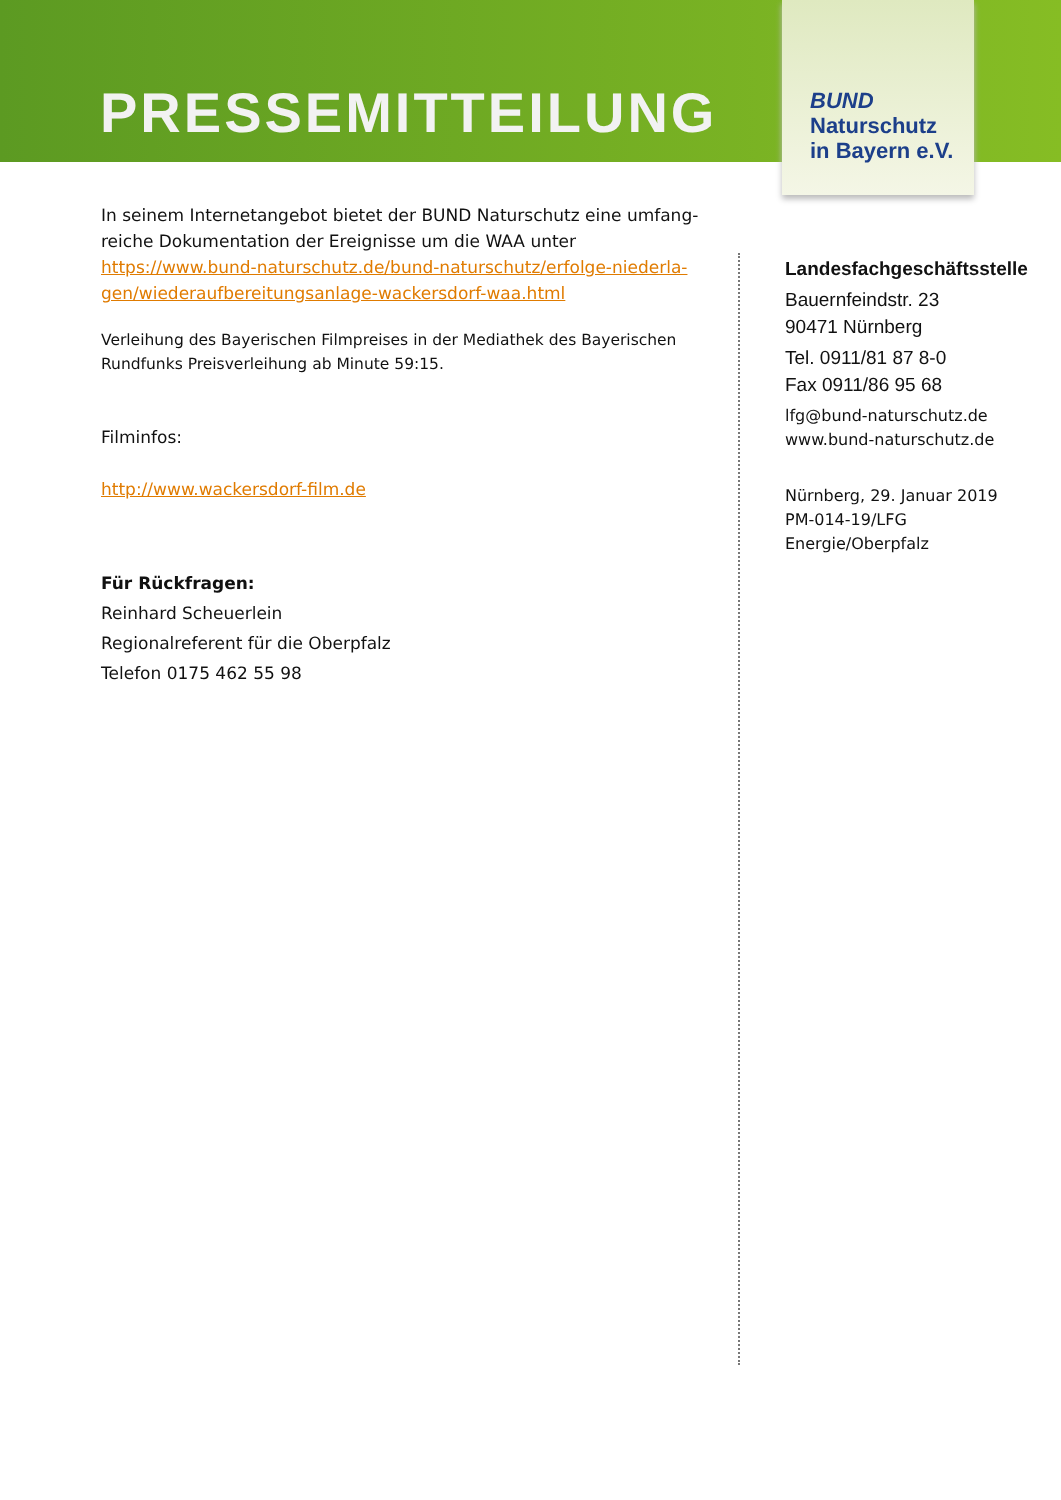PRESSEMITTEILUNG
BUND
Naturschutz
in Bayern e.V.
In seinem Internetangebot bietet der BUND Naturschutz eine umfang-reiche Dokumentation der Ereignisse um die WAA unter https://www.bund-naturschutz.de/bund-naturschutz/erfolge-niederla-gen/wiederaufbereitungsanlage-wackersdorf-waa.html
Verleihung des Bayerischen Filmpreises in der Mediathek des Bayerischen Rundfunks Preisverleihung ab Minute 59:15.
Filminfos:
http://www.wackersdorf-film.de
Für Rückfragen:
Reinhard Scheuerlein
Regionalreferent für die Oberpfalz
Telefon 0175 462 55 98
Landesfachgeschäftsstelle
Bauernfeindstr. 23
90471 Nürnberg
Tel. 0911/81 87 8-0
Fax 0911/86 95 68
lfg@bund-naturschutz.de
www.bund-naturschutz.de
Nürnberg, 29. Januar 2019
PM-014-19/LFG
Energie/Oberpfalz